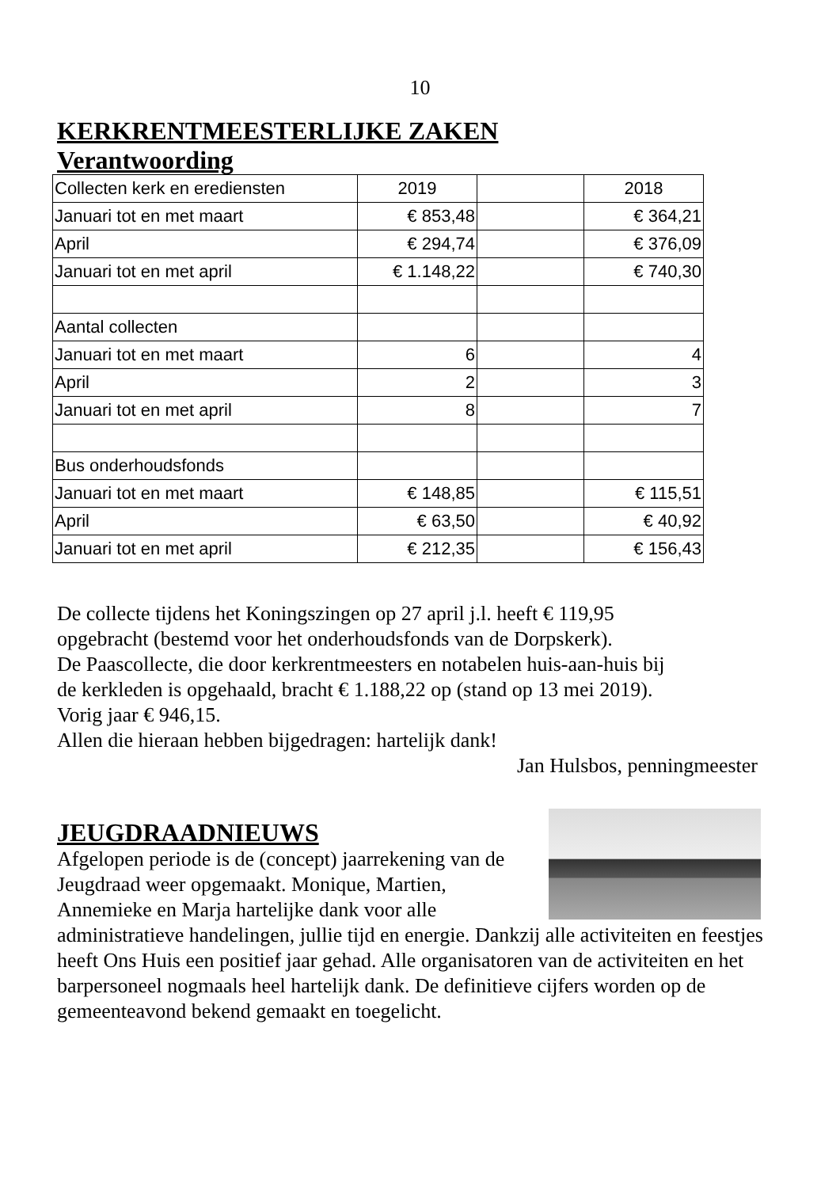10
KERKRENTMEESTERLIJKE ZAKEN
Verantwoording
| Collecten kerk en erediensten | 2019 | | 2018 |
| Januari tot en met maart | € 853,48 | | € 364,21 |
| April | € 294,74 | | € 376,09 |
| Januari tot en met april | € 1.148,22 | | € 740,30 |
| Aantal collecten | | | |
| Januari tot en met maart | 6 | | 4 |
| April | 2 | | 3 |
| Januari tot en met april | 8 | | 7 |
| Bus onderhoudsfonds | | | |
| Januari tot en met maart | € 148,85 | | € 115,51 |
| April | € 63,50 | | € 40,92 |
| Januari tot en met april | € 212,35 | | € 156,43 |
De collecte tijdens het Koningszingen op 27 april j.l. heeft € 119,95
opgebracht (bestemd voor het onderhoudsfonds van de Dorpskerk).
De Paascollecte, die door kerkrentmeesters en notabelen huis-aan-huis bij
de kerkleden is opgehaald, bracht € 1.188,22 op (stand op 13 mei 2019).
Vorig jaar € 946,15.
Allen die hieraan hebben bijgedragen: hartelijk dank!
Jan Hulsbos, penningmeester
JEUGDRAADNIEUWS
Afgelopen periode is de (concept) jaarrekening van de Jeugdraad weer opgemaakt. Monique, Martien, Annemieke en Marja hartelijke dank voor alle administratieve handelingen, jullie tijd en energie. Dankzij alle activiteiten en feestjes heeft Ons Huis een positief jaar gehad. Alle organisatoren van de activiteiten en het barpersoneel nogmaals heel hartelijk dank. De definitieve cijfers worden op de gemeenteavond bekend gemaakt en toegelicht.